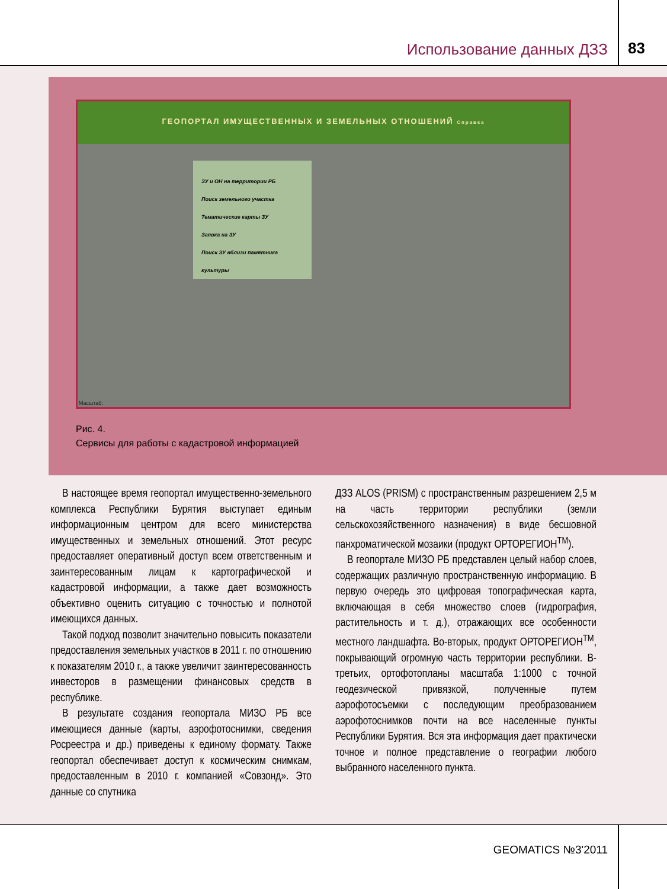Использование данных ДЗЗ 83
ГЕОПОРТАЛ ИМУЩЕСТВЕННЫХ И ЗЕМЕЛЬНЫХ ОТНОШЕНИЙ Справка
ЗУ и ОН на территории РБ
Поиск земельного участка
Тематические карты ЗУ
Заявка на ЗУ
Поиск ЗУ вблизи памятника культуры
Масштаб:
Рис. 4.
Сервисы для работы с кадастровой информацией
В настоящее время геопортал имущественно-земельного комплекса Республики Бурятия выступает единым информационным центром для всего министерства имущественных и земельных отношений. Этот ресурс предоставляет оперативный доступ всем ответственным и заинтересованным лицам к картографической и кадастровой информации, а также дает возможность объективно оценить ситуацию с точностью и полнотой имеющихся данных.
Такой подход позволит значительно повысить показатели предоставления земельных участков в 2011 г. по отношению к показателям 2010 г., а также увеличит заинтересованность инвесторов в размещении финансовых средств в республике.
В результате создания геопортала МИЗО РБ все имеющиеся данные (карты, аэрофотоснимки, сведения Росреестра и др.) приведены к единому формату. Также геопортал обеспечивает доступ к космическим снимкам, предоставленным в 2010 г. компанией «Совзонд». Это данные со спутника
ДЗЗ ALOS (PRISM) с пространственным разрешением 2,5 м на часть территории республики (земли сельскохозяйственного назначения) в виде бесшовной панхроматической мозаики (продукт ОРТОРЕГИОН<sup>TM</sup>).
В геопортале МИЗО РБ представлен целый набор слоев, содержащих различную пространственную информацию. В первую очередь это цифровая топографическая карта, включающая в себя множество слоев (гидрография, растительность и т. д.), отражающих все особенности местного ландшафта. Во-вторых, продукт ОРТОРЕГИОН<sup>TM</sup>, покрывающий огромную часть территории республики. В-третьих, ортофотопланы масштаба 1:1000 с точной геодезической привязкой, полученные путем аэрофотосъемки с последующим преобразованием аэрофотоснимков почти на все населенные пункты Республики Бурятия. Вся эта информация дает практически точное и полное представление о географии любого выбранного населенного пункта.
GEOMATICS №3'2011